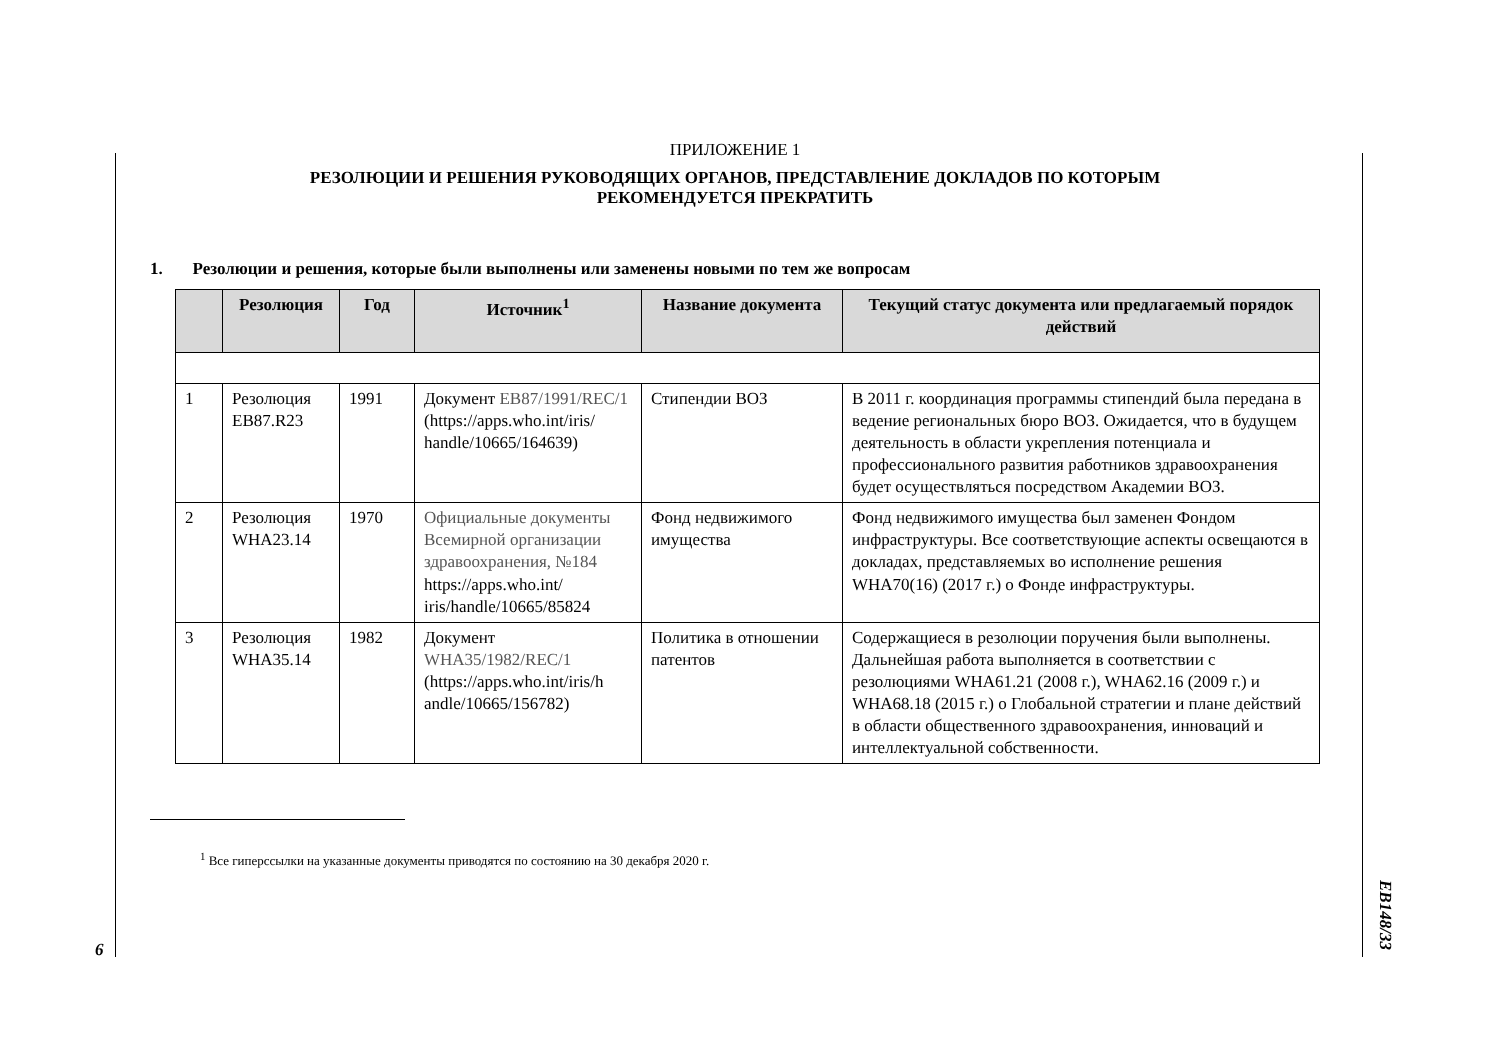6
EB148/33
ПРИЛОЖЕНИЕ 1
РЕЗОЛЮЦИИ И РЕШЕНИЯ РУКОВОДЯЩИХ ОРГАНОВ, ПРЕДСТАВЛЕНИЕ ДОКЛАДОВ ПО КОТОРЫМ
РЕКОМЕНДУЕТСЯ ПРЕКРАТИТЬ
1. Резолюции и решения, которые были выполнены или заменены новыми по тем же вопросам
| | Резолюция | Год | Источник<sup>1</sup> | Название документа | Текущий статус документа или предлагаемый порядок действий |
| --- | --- | --- | --- | --- | --- |
| 1 | Резолюция EB87.R23 | 1991 | Документ EB87/1991/REC/1 (https://apps.who.int/iris/ handle/10665/164639) | Стипендии ВОЗ | В 2011 г. координация программы стипендий была передана в ведение региональных бюро ВОЗ. Ожидается, что в будущем деятельность в области укрепления потенциала и профессионального развития работников здравоохранения будет осуществляться посредством Академии ВОЗ. |
| 2 | Резолюция WHA23.14 | 1970 | Официальные документы Всемирной организации здравоохранения, №184 https://apps.who.int/ iris/handle/10665/85824 | Фонд недвижимого имущества | Фонд недвижимого имущества был заменен Фондом инфраструктуры. Все соответствующие аспекты освещаются в докладах, представляемых во исполнение решения WHA70(16) (2017 г.) о Фонде инфраструктуры. |
| 3 | Резолюция WHA35.14 | 1982 | Документ WHA35/1982/REC/1 (https://apps.who.int/iris/h andle/10665/156782) | Политика в отношении патентов | Содержащиеся в резолюции поручения были выполнены. Дальнейшая работа выполняется в соответствии с резолюциями WHA61.21 (2008 г.), WHA62.16 (2009 г.) и WHA68.18 (2015 г.) о Глобальной стратегии и плане действий в области общественного здравоохранения, инноваций и интеллектуальной собственности. |
<sup>1</sup> Все гиперссылки на указанные документы приводятся по состоянию на 30 декабря 2020 г.